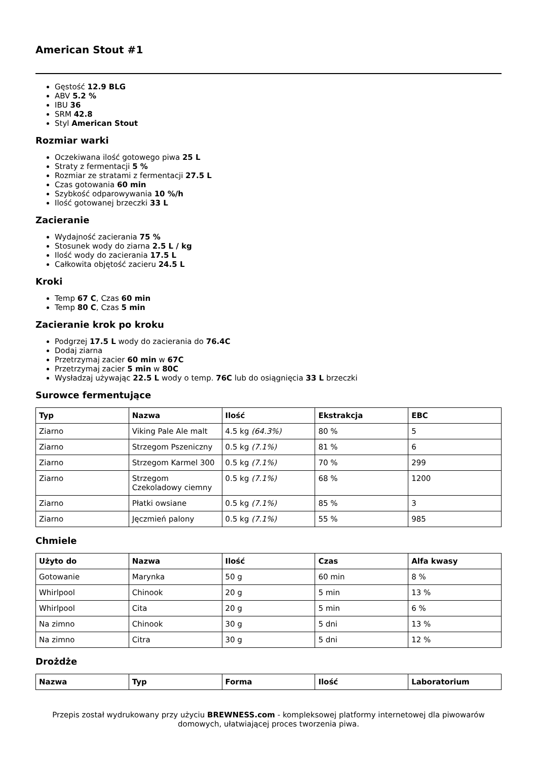American Stout #1
Gęstość 12.9 BLG
ABV 5.2 %
IBU 36
SRM 42.8
Styl American Stout
Rozmiar warki
Oczekiwana ilość gotowego piwa 25 L
Straty z fermentacji 5 %
Rozmiar ze stratami z fermentacji 27.5 L
Czas gotowania 60 min
Szybkość odparowywania 10 %/h
Ilość gotowanej brzeczki 33 L
Zacieranie
Wydajność zacierania 75 %
Stosunek wody do ziarna 2.5 L / kg
Ilość wody do zacierania 17.5 L
Całkowita objętość zacieru 24.5 L
Kroki
Temp 67 C, Czas 60 min
Temp 80 C, Czas 5 min
Zacieranie krok po kroku
Podgrzej 17.5 L wody do zacierania do 76.4C
Dodaj ziarna
Przetrzymaj zacier 60 min w 67C
Przetrzymaj zacier 5 min w 80C
Wysładzaj używając 22.5 L wody o temp. 76C lub do osiągnięcia 33 L brzeczki
Surowce fermentujące
| Typ | Nazwa | Ilość | Ekstrakcja | EBC |
| --- | --- | --- | --- | --- |
| Ziarno | Viking Pale Ale malt | 4.5 kg (64.3%) | 80 % | 5 |
| Ziarno | Strzegom Pszeniczny | 0.5 kg (7.1%) | 81 % | 6 |
| Ziarno | Strzegom Karmel 300 | 0.5 kg (7.1%) | 70 % | 299 |
| Ziarno | Strzegom Czekoladowy ciemny | 0.5 kg (7.1%) | 68 % | 1200 |
| Ziarno | Płatki owsiane | 0.5 kg (7.1%) | 85 % | 3 |
| Ziarno | Jęczmień palony | 0.5 kg (7.1%) | 55 % | 985 |
Chmiele
| Użyto do | Nazwa | Ilość | Czas | Alfa kwasy |
| --- | --- | --- | --- | --- |
| Gotowanie | Marynka | 50 g | 60 min | 8 % |
| Whirlpool | Chinook | 20 g | 5 min | 13 % |
| Whirlpool | Cita | 20 g | 5 min | 6 % |
| Na zimno | Chinook | 30 g | 5 dni | 13 % |
| Na zimno | Citra | 30 g | 5 dni | 12 % |
Drożdże
| Nazwa | Typ | Forma | Ilość | Laboratorium |
| --- | --- | --- | --- | --- |
Przepis został wydrukowany przy użyciu BREWNESS.com - kompleksowej platformy internetowej dla piwowarów domowych, ułatwiającej proces tworzenia piwa.